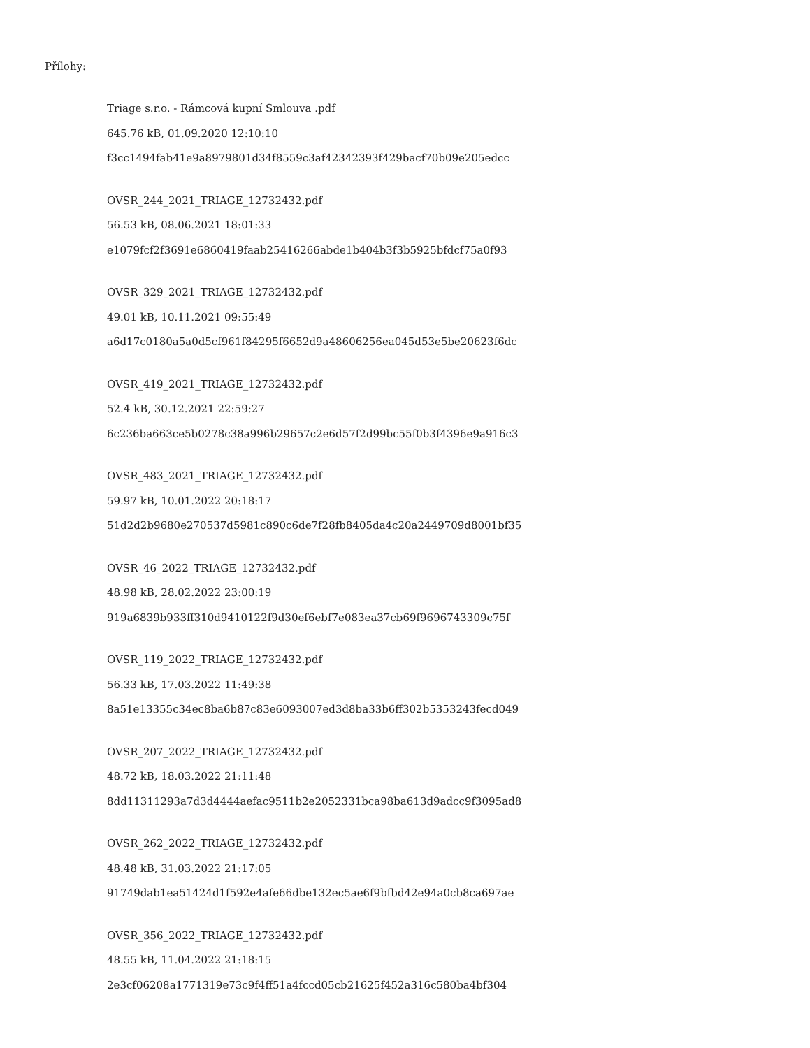Přílohy:
Triage s.r.o. - Rámcová kupní Smlouva .pdf
645.76 kB, 01.09.2020 12:10:10
f3cc1494fab41e9a8979801d34f8559c3af42342393f429bacf70b09e205edcc
OVSR_244_2021_TRIAGE_12732432.pdf
56.53 kB, 08.06.2021 18:01:33
e1079fcf2f3691e6860419faab25416266abde1b404b3f3b5925bfdcf75a0f93
OVSR_329_2021_TRIAGE_12732432.pdf
49.01 kB, 10.11.2021 09:55:49
a6d17c0180a5a0d5cf961f84295f6652d9a48606256ea045d53e5be20623f6dc
OVSR_419_2021_TRIAGE_12732432.pdf
52.4 kB, 30.12.2021 22:59:27
6c236ba663ce5b0278c38a996b29657c2e6d57f2d99bc55f0b3f4396e9a916c3
OVSR_483_2021_TRIAGE_12732432.pdf
59.97 kB, 10.01.2022 20:18:17
51d2d2b9680e270537d5981c890c6de7f28fb8405da4c20a2449709d8001bf35
OVSR_46_2022_TRIAGE_12732432.pdf
48.98 kB, 28.02.2022 23:00:19
919a6839b933ff310d9410122f9d30ef6ebf7e083ea37cb69f9696743309c75f
OVSR_119_2022_TRIAGE_12732432.pdf
56.33 kB, 17.03.2022 11:49:38
8a51e13355c34ec8ba6b87c83e6093007ed3d8ba33b6ff302b5353243fecd049
OVSR_207_2022_TRIAGE_12732432.pdf
48.72 kB, 18.03.2022 21:11:48
8dd11311293a7d3d4444aefac9511b2e2052331bca98ba613d9adcc9f3095ad8
OVSR_262_2022_TRIAGE_12732432.pdf
48.48 kB, 31.03.2022 21:17:05
91749dab1ea51424d1f592e4afe66dbe132ec5ae6f9bfbd42e94a0cb8ca697ae
OVSR_356_2022_TRIAGE_12732432.pdf
48.55 kB, 11.04.2022 21:18:15
2e3cf06208a1771319e73c9f4ff51a4fccd05cb21625f452a316c580ba4bf304